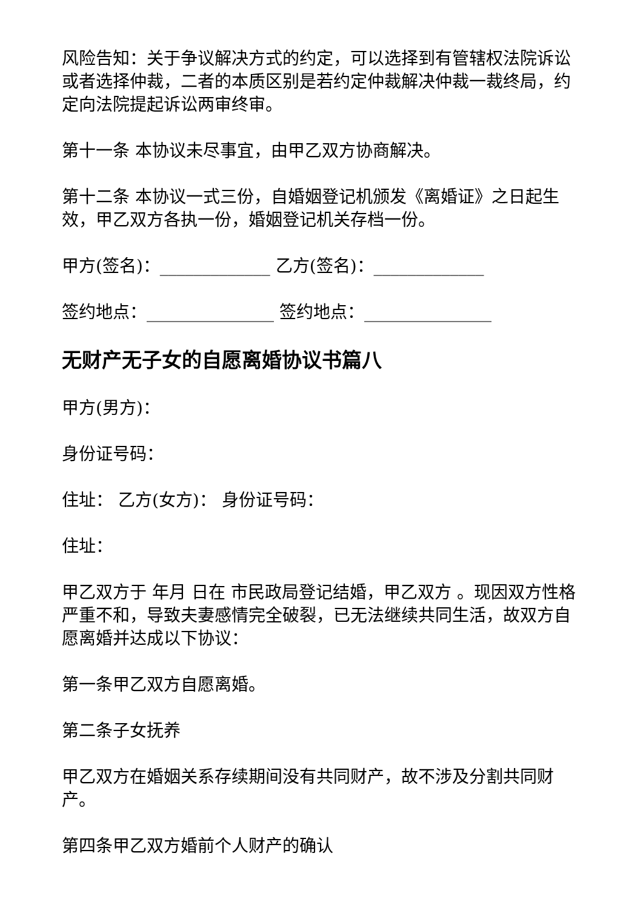风险告知：关于争议解决方式的约定，可以选择到有管辖权法院诉讼或者选择仲裁，二者的本质区别是若约定仲裁解决仲裁一裁终局，约定向法院提起诉讼两审终审。
第十一条 本协议未尽事宜，由甲乙双方协商解决。
第十二条 本协议一式三份，自婚姻登记机颁发《离婚证》之日起生效，甲乙双方各执一份，婚姻登记机关存档一份。
甲方(签名)：_____________ 乙方(签名)：_____________
签约地点：_______________ 签约地点：_______________
无财产无子女的自愿离婚协议书篇八
甲方(男方)：
身份证号码：
住址： 乙方(女方)： 身份证号码：
住址：
甲乙双方于 年月 日在 市民政局登记结婚，甲乙双方 。现因双方性格严重不和，导致夫妻感情完全破裂，已无法继续共同生活，故双方自愿离婚并达成以下协议：
第一条甲乙双方自愿离婚。
第二条子女抚养
甲乙双方在婚姻关系存续期间没有共同财产，故不涉及分割共同财产。
第四条甲乙双方婚前个人财产的确认